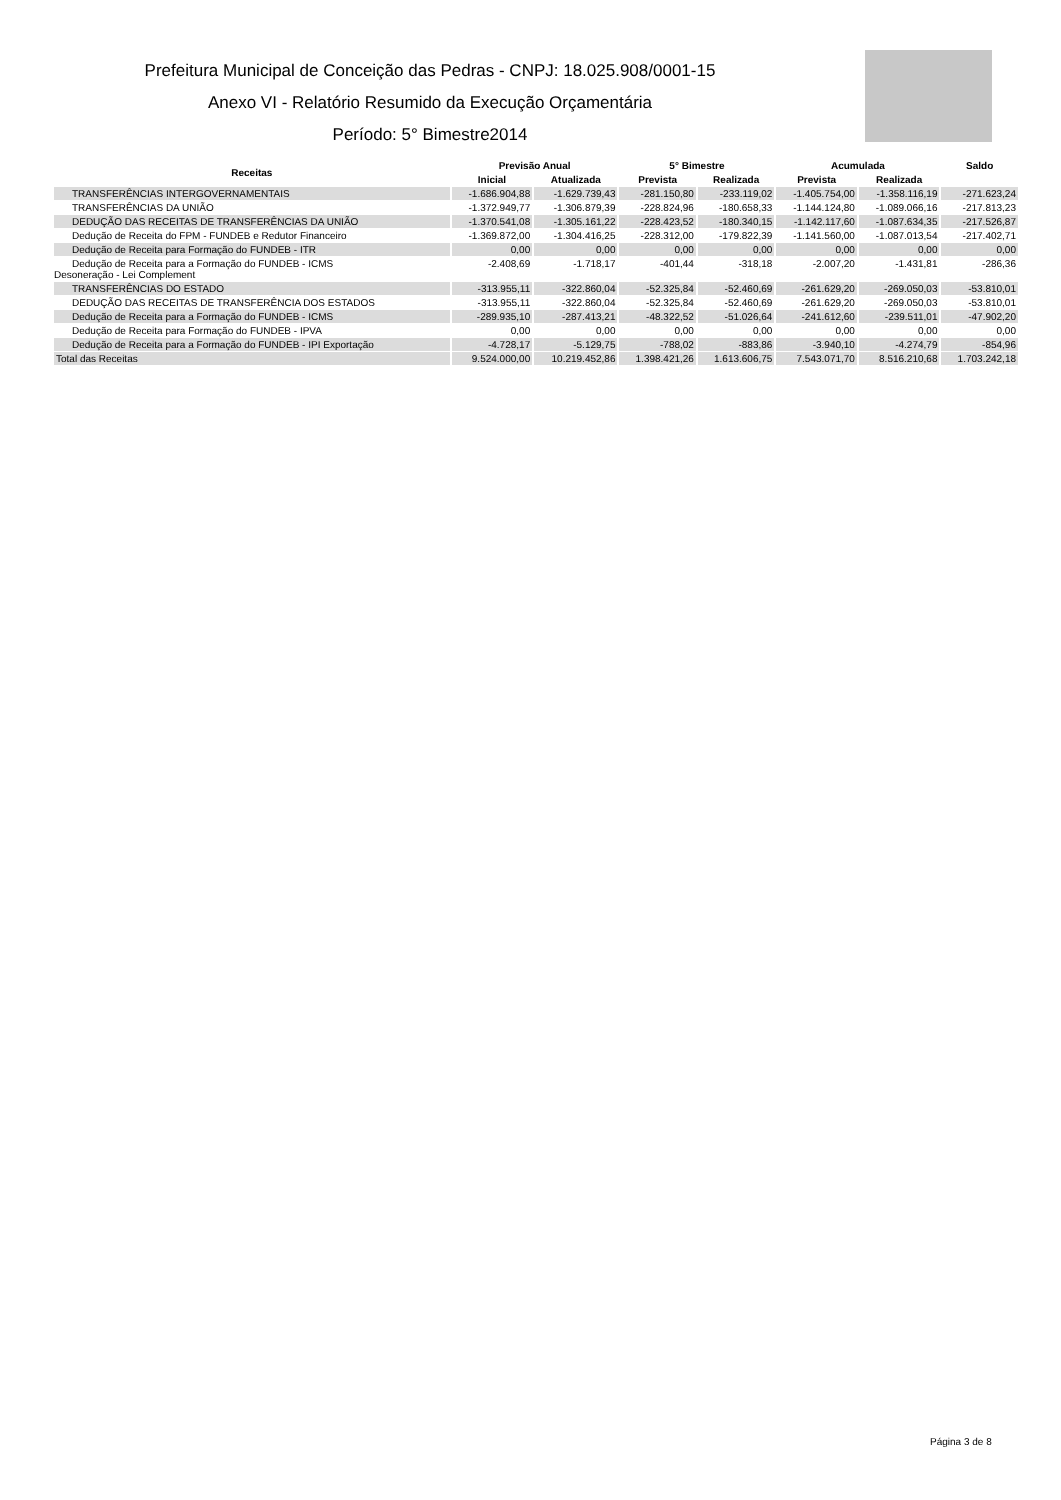Prefeitura Municipal de Conceição das Pedras - CNPJ: 18.025.908/0001-15
Anexo VI - Relatório Resumido da Execução Orçamentária
Período: 5° Bimestre2014
| Receitas | Previsão Anual | | 5° Bimestre | | Acumulada | | Saldo |
| --- | --- | --- | --- | --- | --- | --- | --- |
| | Inicial | Atualizada | Prevista | Realizada | Prevista | Realizada | |
| TRANSFERÊNCIAS INTERGOVERNAMENTAIS | -1.686.904,88 | -1.629.739,43 | -281.150,80 | -233.119,02 | -1.405.754,00 | -1.358.116,19 | -271.623,24 |
| TRANSFERÊNCIAS DA UNIÃO | -1.372.949,77 | -1.306.879,39 | -228.824,96 | -180.658,33 | -1.144.124,80 | -1.089.066,16 | -217.813,23 |
| DEDUÇÃO DAS RECEITAS DE TRANSFERÊNCIAS DA UNIÃO | -1.370.541,08 | -1.305.161,22 | -228.423,52 | -180.340,15 | -1.142.117,60 | -1.087.634,35 | -217.526,87 |
| Dedução de Receita do FPM - FUNDEB e Redutor Financeiro | -1.369.872,00 | -1.304.416,25 | -228.312,00 | -179.822,39 | -1.141.560,00 | -1.087.013,54 | -217.402,71 |
| Dedução de Receita para Formação do FUNDEB - ITR | 0,00 | 0,00 | 0,00 | 0,00 | 0,00 | 0,00 | 0,00 |
| Dedução de Receita para a Formação do FUNDEB - ICMS Desoneração - Lei Complement | -2.408,69 | -1.718,17 | -401,44 | -318,18 | -2.007,20 | -1.431,81 | -286,36 |
| TRANSFERÊNCIAS DO ESTADO | -313.955,11 | -322.860,04 | -52.325,84 | -52.460,69 | -261.629,20 | -269.050,03 | -53.810,01 |
| DEDUÇÃO DAS RECEITAS DE TRANSFERÊNCIA DOS ESTADOS | -313.955,11 | -322.860,04 | -52.325,84 | -52.460,69 | -261.629,20 | -269.050,03 | -53.810,01 |
| Dedução de Receita para a Formação do FUNDEB - ICMS | -289.935,10 | -287.413,21 | -48.322,52 | -51.026,64 | -241.612,60 | -239.511,01 | -47.902,20 |
| Dedução de Receita para Formação do FUNDEB - IPVA | 0,00 | 0,00 | 0,00 | 0,00 | 0,00 | 0,00 | 0,00 |
| Dedução de Receita para a Formação do FUNDEB - IPI Exportação | -4.728,17 | -5.129,75 | -788,02 | -883,86 | -3.940,10 | -4.274,79 | -854,96 |
| Total das Receitas | 9.524.000,00 | 10.219.452,86 | 1.398.421,26 | 1.613.606,75 | 7.543.071,70 | 8.516.210,68 | 1.703.242,18 |
Página 3 de 8